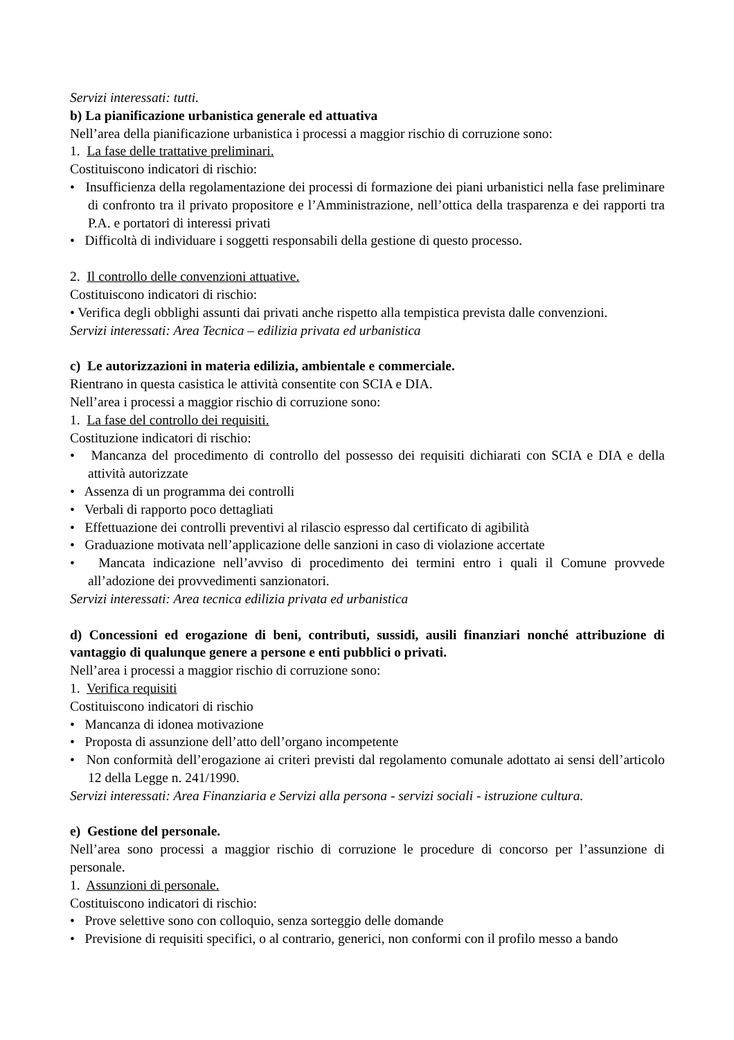Servizi interessati: tutti.
b) La pianificazione urbanistica generale ed attuativa
Nell’area della pianificazione urbanistica i processi a maggior rischio di corruzione sono:
1. La fase delle trattative preliminari.
Costituiscono indicatori di rischio:
• Insufficienza della regolamentazione dei processi di formazione dei piani urbanistici nella fase preliminare di confronto tra il privato propositore e l’Amministrazione, nell’ottica della trasparenza e dei rapporti tra P.A. e portatori di interessi privati
• Difficoltà di individuare i soggetti responsabili della gestione di questo processo.
2. Il controllo delle convenzioni attuative.
Costituiscono indicatori di rischio:
• Verifica degli obblighi assunti dai privati anche rispetto alla tempistica prevista dalle convenzioni.
Servizi interessati: Area Tecnica – edilizia privata ed urbanistica
c) Le autorizzazioni in materia edilizia, ambientale e commerciale.
Rientrano in questa casistica le attività consentite con SCIA e DIA.
Nell’area i processi a maggior rischio di corruzione sono:
1. La fase del controllo dei requisiti.
Costituzione indicatori di rischio:
• Mancanza del procedimento di controllo del possesso dei requisiti dichiarati con SCIA e DIA e della attività autorizzate
• Assenza di un programma dei controlli
• Verbali di rapporto poco dettagliati
• Effettuazione dei controlli preventivi al rilascio espresso dal certificato di agibilità
• Graduazione motivata nell’applicazione delle sanzioni in caso di violazione accertate
• Mancata indicazione nell’avviso di procedimento dei termini entro i quali il Comune provvede all’adozione dei provvedimenti sanzionatori.
Servizi interessati: Area tecnica edilizia privata ed urbanistica
d) Concessioni ed erogazione di beni, contributi, sussidi, ausili finanziari nonché attribuzione di vantaggio di qualunque genere a persone e enti pubblici o privati.
Nell’area i processi a maggior rischio di corruzione sono:
1. Verifica requisiti
Costituiscono indicatori di rischio
• Mancanza di idonea motivazione
• Proposta di assunzione dell’atto dell’organo incompetente
• Non conformità dell’erogazione ai criteri previsti dal regolamento comunale adottato ai sensi dell’articolo 12 della Legge n. 241/1990.
Servizi interessati: Area Finanziaria e Servizi alla persona - servizi sociali - istruzione cultura.
e) Gestione del personale.
Nell’area sono processi a maggior rischio di corruzione le procedure di concorso per l’assunzione di personale.
1. Assunzioni di personale.
Costituiscono indicatori di rischio:
• Prove selettive sono con colloquio, senza sorteggio delle domande
• Previsione di requisiti specifici, o al contrario, generici, non conformi con il profilo messo a bando